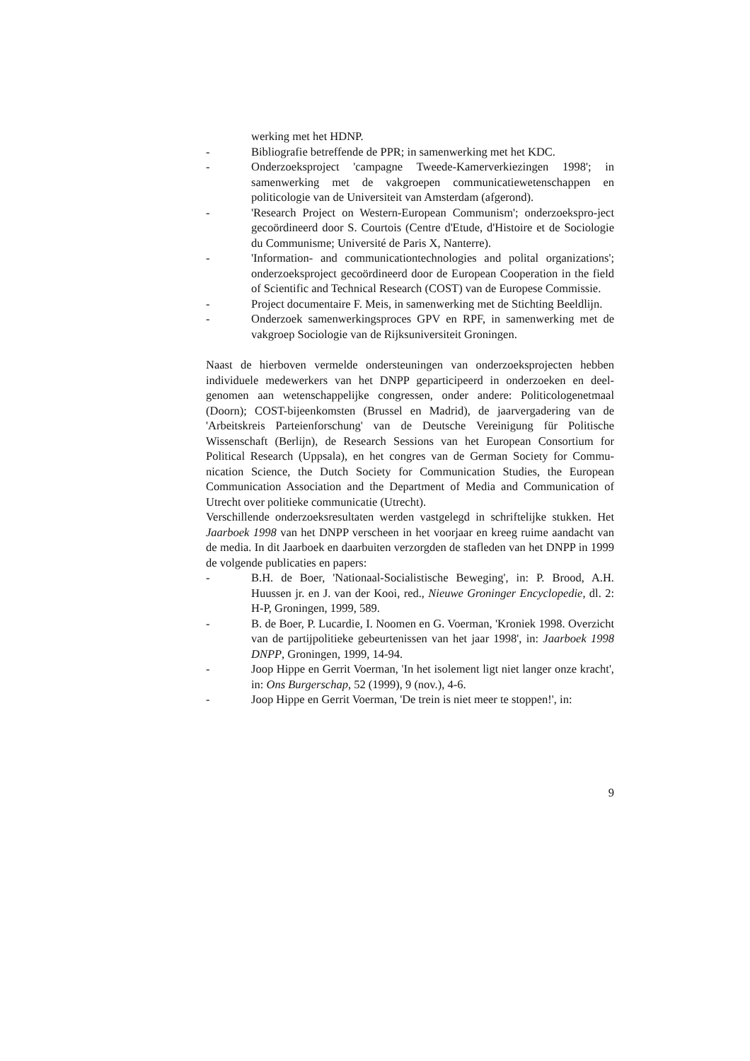werking met het HDNP.
- Bibliografie betreffende de PPR; in samenwerking met het KDC.
- Onderzoeksproject 'campagne Tweede-Kamerverkiezingen 1998'; in samenwerking met de vakgroepen communicatiewetenschappen en politicologie van de Universiteit van Amsterdam (afgerond).
- 'Research Project on Western-European Communism'; onderzoekspro-ject gecoördineerd door S. Courtois (Centre d'Etude, d'Histoire et de Sociologie du Communisme; Université de Paris X, Nanterre).
- 'Information- and communicationtechnologies and polital organizations'; onderzoeksproject gecoördineerd door de European Cooperation in the field of Scientific and Technical Research (COST) van de Europese Commissie.
- Project documentaire F. Meis, in samenwerking met de Stichting Beeldlijn.
- Onderzoek samenwerkingsproces GPV en RPF, in samenwerking met de vakgroep Sociologie van de Rijksuniversiteit Groningen.
Naast de hierboven vermelde ondersteuningen van onderzoeksprojecten hebben individuele medewerkers van het DNPP geparticipeerd in onderzoeken en deel-genomen aan wetenschappelijke congressen, onder andere: Politicologenetmaal (Doorn); COST-bijeenkomsten (Brussel en Madrid), de jaarvergadering van de 'Arbeitskreis Parteienforschung' van de Deutsche Vereinigung für Politische Wissenschaft (Berlijn), de Research Sessions van het European Consortium for Political Research (Uppsala), en het congres van de German Society for Commu-nication Science, the Dutch Society for Communication Studies, the European Communication Association and the Department of Media and Communication of Utrecht over politieke communicatie (Utrecht).
Verschillende onderzoeksresultaten werden vastgelegd in schriftelijke stukken. Het Jaarboek 1998 van het DNPP verscheen in het voorjaar en kreeg ruime aandacht van de media. In dit Jaarboek en daarbuiten verzorgden de stafleden van het DNPP in 1999 de volgende publicaties en papers:
- B.H. de Boer, 'Nationaal-Socialistische Beweging', in: P. Brood, A.H. Huussen jr. en J. van der Kooi, red., Nieuwe Groninger Encyclopedie, dl. 2: H-P, Groningen, 1999, 589.
- B. de Boer, P. Lucardie, I. Noomen en G. Voerman, 'Kroniek 1998. Overzicht van de partijpolitieke gebeurtenissen van het jaar 1998', in: Jaarboek 1998 DNPP, Groningen, 1999, 14-94.
- Joop Hippe en Gerrit Voerman, 'In het isolement ligt niet langer onze kracht', in: Ons Burgerschap, 52 (1999), 9 (nov.), 4-6.
- Joop Hippe en Gerrit Voerman, 'De trein is niet meer te stoppen!', in:
9